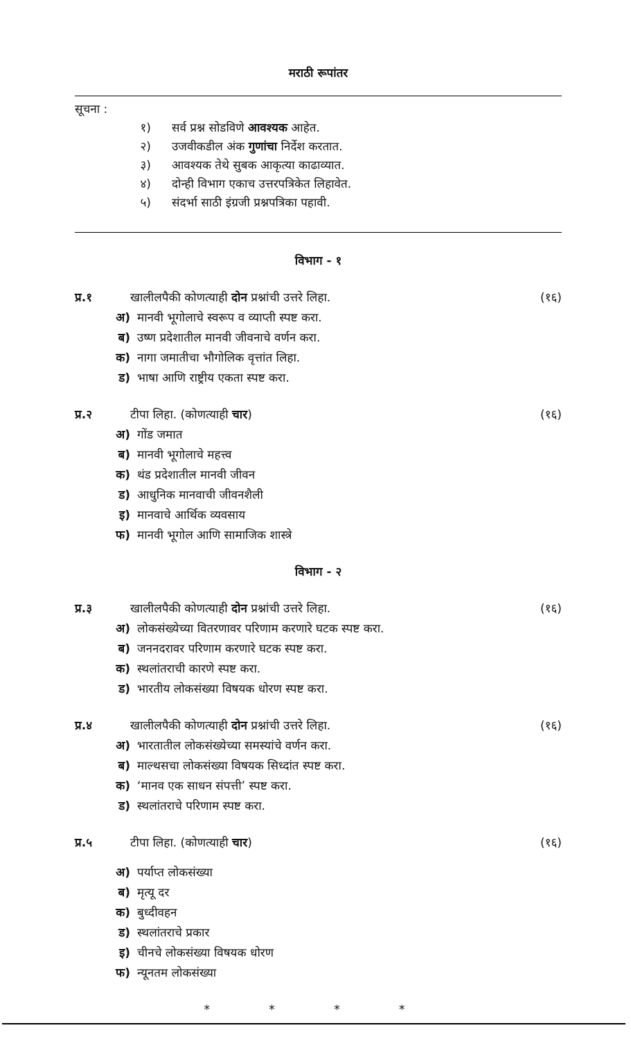मराठी रूपांतर
सूचना :
१) सर्व प्रश्न सोडविणे आवश्यक आहेत.
२) उजवीकडील अंक गुणांचा निर्देश करतात.
३) आवश्यक तेथे सुबक आकृत्या काढाव्यात.
४) दोन्ही विभाग एकाच उत्तरपत्रिकेत लिहावेत.
५) संदर्भा साठी इंग्रजी प्रश्नपत्रिका पहावी.
विभाग - १
प्र.१ खालीलपैकी कोणत्याही दोन प्रश्नांची उत्तरे लिहा. (१६)
अ) मानवी भूगोलाचे स्वरूप व व्याप्ती स्पष्ट करा.
ब) उष्ण प्रदेशातील मानवी जीवनाचे वर्णन करा.
क) नागा जमातीचा भौगोलिक वृत्तांत लिहा.
ड) भाषा आणि राष्ट्रीय एकता स्पष्ट करा.
प्र.२ टीपा लिहा. (कोणत्याही चार) (१६)
अ) गोंड जमात
ब) मानवी भूगोलाचे महत्त्व
क) थंड प्रदेशातील मानवी जीवन
ड) आधुनिक मानवाची जीवनशैली
इ) मानवाचे आर्थिक व्यवसाय
फ) मानवी भूगोल आणि सामाजिक शास्त्रे
विभाग - २
प्र.३ खालीलपैकी कोणत्याही दोन प्रश्नांची उत्तरे लिहा. (१६)
अ) लोकसंख्येच्या वितरणावर परिणाम करणारे घटक स्पष्ट करा.
ब) जननदरावर परिणाम करणारे घटक स्पष्ट करा.
क) स्थलांतराची कारणे स्पष्ट करा.
ड) भारतीय लोकसंख्या विषयक धोरण स्पष्ट करा.
प्र.४ खालीलपैकी कोणत्याही दोन प्रश्नांची उत्तरे लिहा. (१६)
अ) भारतातील लोकसंख्येच्या समस्यांचे वर्णन करा.
ब) माल्थसचा लोकसंख्या विषयक सिध्दांत स्पष्ट करा.
क) ‘मानव एक साधन संपत्ती’ स्पष्ट करा.
ड) स्थलांतराचे परिणाम स्पष्ट करा.
प्र.५ टीपा लिहा. (कोणत्याही चार) (१६)
अ) पर्याप्त लोकसंख्या
ब) मृत्यू दर
क) बुध्दीवहन
ड) स्थलांतराचे प्रकार
इ) चीनचे लोकसंख्या विषयक धोरण
फ) न्यूनतम लोकसंख्या
* * * *